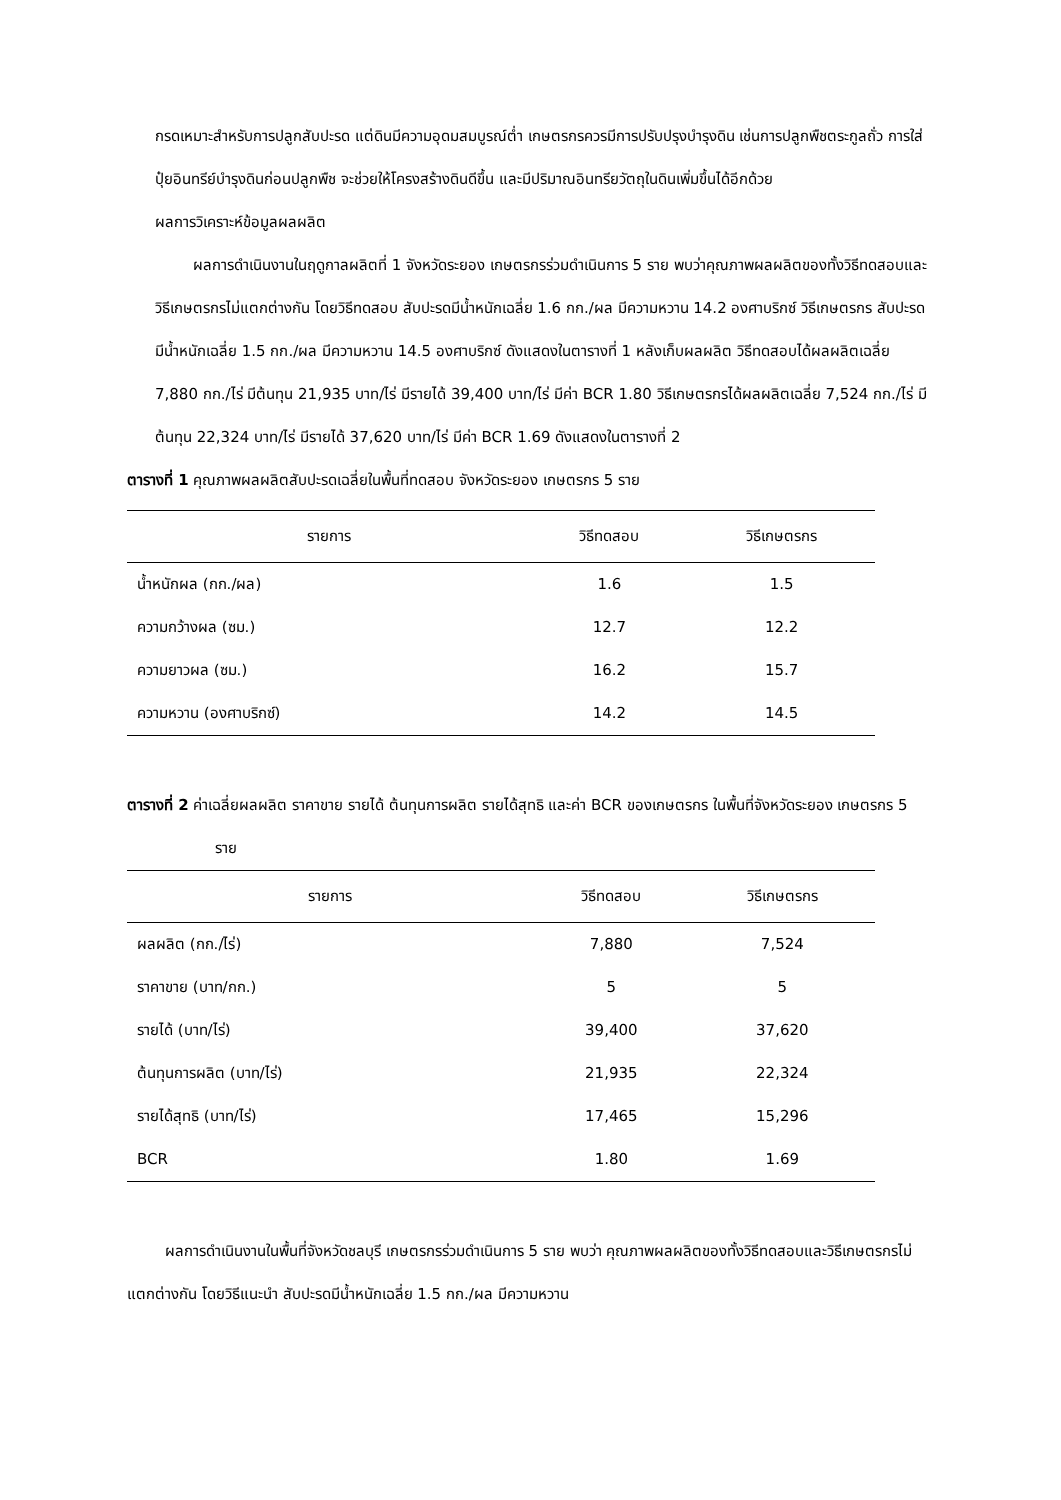กรดเหมาะสำหรับการปลูกสับปะรด แต่ดินมีความอุดมสมบูรณ์ต่ำ เกษตรกรควรมีการปรับปรุงบำรุงดิน เช่นการปลูกพืชตระกูลถั่ว การใส่ปุ๋ยอินทรีย์บำรุงดินก่อนปลูกพืช จะช่วยให้โครงสร้างดินดีขึ้น และมีปริมาณอินทรียวัตถุในดินเพิ่มขึ้นได้อีกด้วย
ผลการวิเคราะห์ข้อมูลผลผลิต
ผลการดำเนินงานในฤดูกาลผลิตที่ 1 จังหวัดระยอง เกษตรกรร่วมดำเนินการ 5 ราย พบว่าคุณภาพผลผลิตของทั้งวิธีทดสอบและวิธีเกษตรกรไม่แตกต่างกัน โดยวิธีทดสอบ สับปะรดมีน้ำหนักเฉลี่ย 1.6 กก./ผล มีความหวาน 14.2 องศาบริกซ์ วิธีเกษตรกร สับปะรดมีน้ำหนักเฉลี่ย 1.5 กก./ผล มีความหวาน 14.5 องศาบริกซ์ ดังแสดงในตารางที่ 1 หลังเก็บผลผลิต วิธีทดสอบได้ผลผลิตเฉลี่ย 7,880 กก./ไร่ มีต้นทุน 21,935 บาท/ไร่ มีรายได้ 39,400 บาท/ไร่ มีค่า BCR 1.80 วิธีเกษตรกรได้ผลผลิตเฉลี่ย 7,524 กก./ไร่ มีต้นทุน 22,324 บาท/ไร่ มีรายได้ 37,620 บาท/ไร่ มีค่า BCR 1.69 ดังแสดงในตารางที่ 2
ตารางที่ 1 คุณภาพผลผลิตสับปะรดเฉลี่ยในพื้นที่ทดสอบ จังหวัดระยอง เกษตรกร 5 ราย
| รายการ | วิธีทดสอบ | วิธีเกษตรกร |
| --- | --- | --- |
| น้ำหนักผล (กก./ผล) | 1.6 | 1.5 |
| ความกว้างผล (ซม.) | 12.7 | 12.2 |
| ความยาวผล (ซม.) | 16.2 | 15.7 |
| ความหวาน (องศาบริกซ์) | 14.2 | 14.5 |
ตารางที่ 2 ค่าเฉลี่ยผลผลิต ราคาขาย รายได้ ต้นทุนการผลิต รายได้สุทธิ และค่า BCR ของเกษตรกร ในพื้นที่จังหวัดระยอง เกษตรกร 5 ราย
| รายการ | วิธีทดสอบ | วิธีเกษตรกร |
| --- | --- | --- |
| ผลผลิต (กก./ไร่) | 7,880 | 7,524 |
| ราคาขาย (บาท/กก.) | 5 | 5 |
| รายได้ (บาท/ไร่) | 39,400 | 37,620 |
| ต้นทุนการผลิต (บาท/ไร่) | 21,935 | 22,324 |
| รายได้สุทธิ (บาท/ไร่) | 17,465 | 15,296 |
| BCR | 1.80 | 1.69 |
ผลการดำเนินงานในพื้นที่จังหวัดชลบุรี เกษตรกรร่วมดำเนินการ 5 ราย พบว่า คุณภาพผลผลิตของทั้งวิธีทดสอบและวิธีเกษตรกรไม่แตกต่างกัน โดยวิธีแนะนำ สับปะรดมีน้ำหนักเฉลี่ย 1.5 กก./ผล มีความหวาน